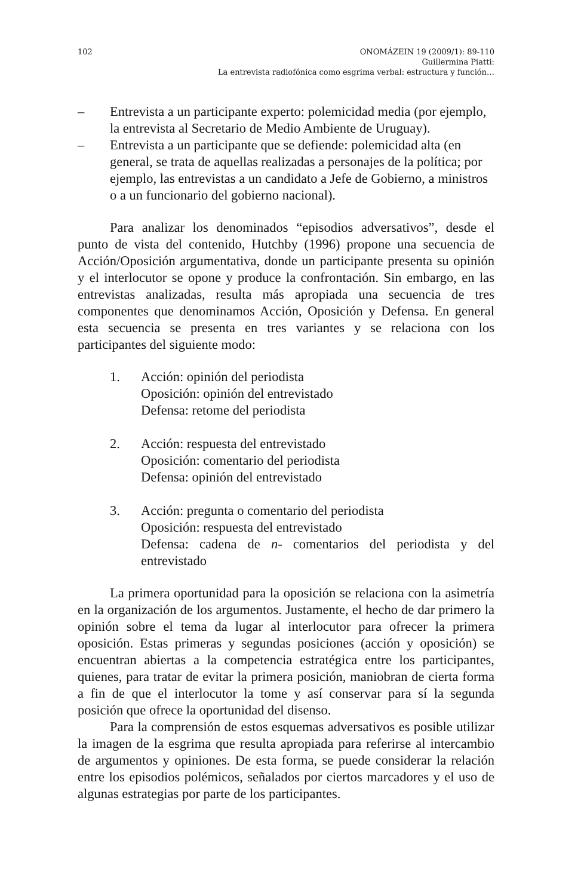102 ONOMÁZEIN 19 (2009/1): 89-110
Guillermina Piatti:
La entrevista radiofónica como esgrima verbal: estructura y función…
– Entrevista a un participante experto: polemicidad media (por ejemplo, la entrevista al Secretario de Medio Ambiente de Uruguay).
– Entrevista a un participante que se defiende: polemicidad alta (en general, se trata de aquellas realizadas a personajes de la política; por ejemplo, las entrevistas a un candidato a Jefe de Gobierno, a ministros o a un funcionario del gobierno nacional).
Para analizar los denominados “episodios adversativos”, desde el punto de vista del contenido, Hutchby (1996) propone una secuencia de Acción/Oposición argumentativa, donde un participante presenta su opinión y el interlocutor se opone y produce la confrontación. Sin embargo, en las entrevistas analizadas, resulta más apropiada una secuencia de tres componentes que denominamos Acción, Oposición y Defensa. En general esta secuencia se presenta en tres variantes y se relaciona con los participantes del siguiente modo:
1. Acción: opinión del periodista
Oposición: opinión del entrevistado
Defensa: retome del periodista
2. Acción: respuesta del entrevistado
Oposición: comentario del periodista
Defensa: opinión del entrevistado
3. Acción: pregunta o comentario del periodista
Oposición: respuesta del entrevistado
Defensa: cadena de n- comentarios del periodista y del entrevistado
La primera oportunidad para la oposición se relaciona con la asimetría en la organización de los argumentos. Justamente, el hecho de dar primero la opinión sobre el tema da lugar al interlocutor para ofrecer la primera oposición. Estas primeras y segundas posiciones (acción y oposición) se encuentran abiertas a la competencia estratégica entre los participantes, quienes, para tratar de evitar la primera posición, maniobran de cierta forma a fin de que el interlocutor la tome y así conservar para sí la segunda posición que ofrece la oportunidad del disenso.
Para la comprensión de estos esquemas adversativos es posible utilizar la imagen de la esgrima que resulta apropiada para referirse al intercambio de argumentos y opiniones. De esta forma, se puede considerar la relación entre los episodios polémicos, señalados por ciertos marcadores y el uso de algunas estrategias por parte de los participantes.